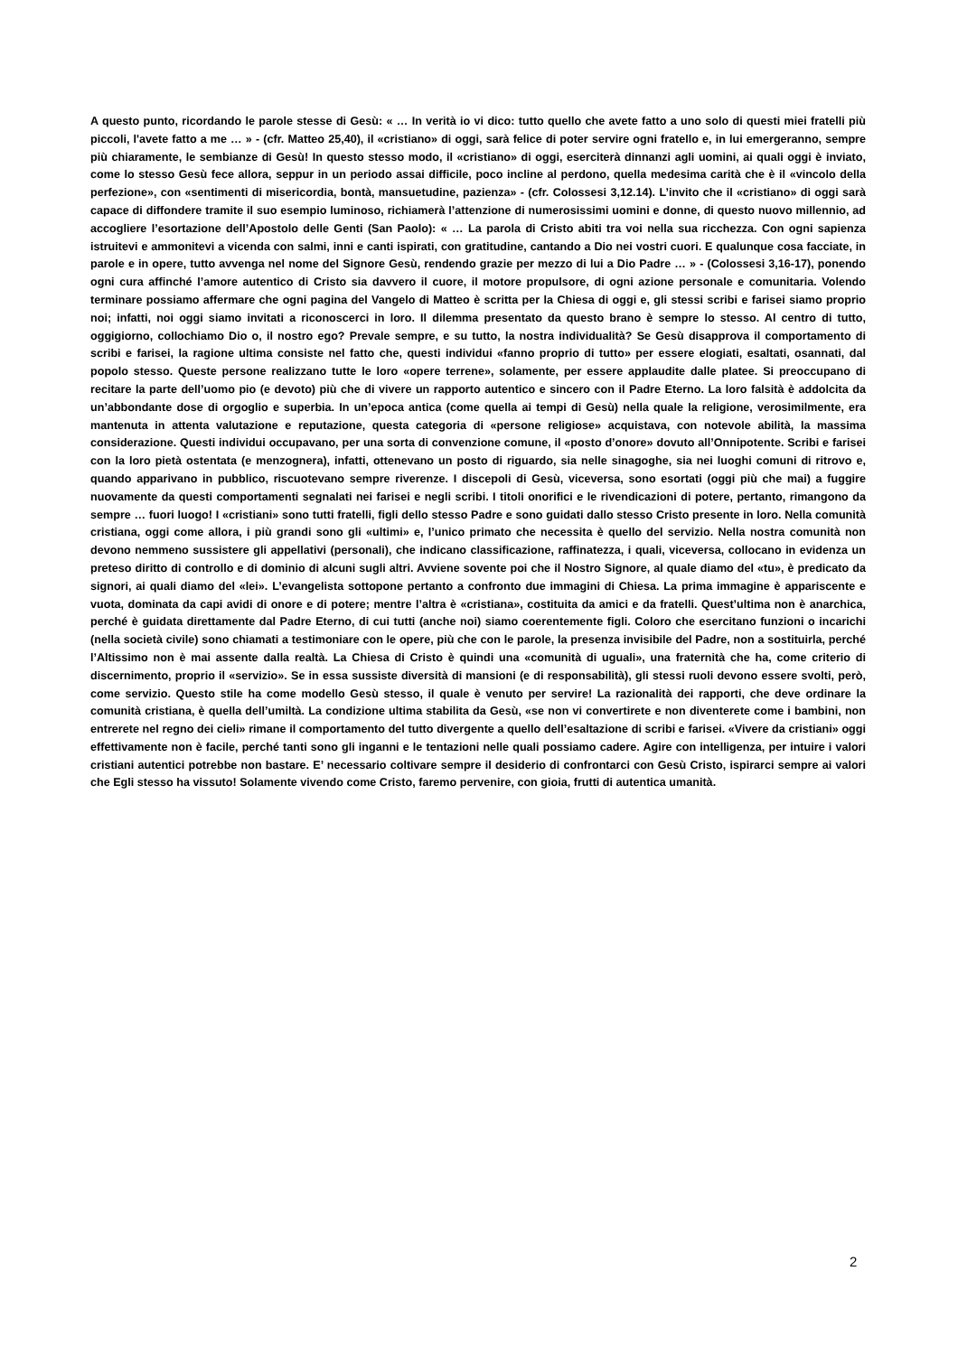A questo punto, ricordando le parole stesse di Gesù: « … In verità io vi dico: tutto quello che avete fatto a uno solo di questi miei fratelli più piccoli, l'avete fatto a me … » - (cfr. Matteo 25,40), il «cristiano» di oggi, sarà felice di poter servire ogni fratello e, in lui emergeranno, sempre più chiaramente, le sembianze di Gesù! In questo stesso modo, il «cristiano» di oggi, eserciterà dinnanzi agli uomini, ai quali oggi è inviato, come lo stesso Gesù fece allora, seppur in un periodo assai difficile, poco incline al perdono, quella medesima carità che è il «vincolo della perfezione», con «sentimenti di misericordia, bontà, mansuetudine, pazienza» - (cfr. Colossesi 3,12.14). L’invito che il «cristiano» di oggi sarà capace di diffondere tramite il suo esempio luminoso, richiamerà l’attenzione di numerosissimi uomini e donne, di questo nuovo millennio, ad accogliere l’esortazione dell’Apostolo delle Genti (San Paolo): « … La parola di Cristo abiti tra voi nella sua ricchezza. Con ogni sapienza istruitevi e ammonitevi a vicenda con salmi, inni e canti ispirati, con gratitudine, cantando a Dio nei vostri cuori. E qualunque cosa facciate, in parole e in opere, tutto avvenga nel nome del Signore Gesù, rendendo grazie per mezzo di lui a Dio Padre … » - (Colossesi 3,16-17), ponendo ogni cura affinché l’amore autentico di Cristo sia davvero il cuore, il motore propulsore, di ogni azione personale e comunitaria. Volendo terminare possiamo affermare che ogni pagina del Vangelo di Matteo è scritta per la Chiesa di oggi e, gli stessi scribi e farisei siamo proprio noi; infatti, noi oggi siamo invitati a riconoscerci in loro. Il dilemma presentato da questo brano è sempre lo stesso. Al centro di tutto, oggigiorno, collochiamo Dio o, il nostro ego? Prevale sempre, e su tutto, la nostra individualità? Se Gesù disapprova il comportamento di scribi e farisei, la ragione ultima consiste nel fatto che, questi individui «fanno proprio di tutto» per essere elogiati, esaltati, osannati, dal popolo stesso. Queste persone realizzano tutte le loro «opere terrene», solamente, per essere applaudite dalle platee. Si preoccupano di recitare la parte dell’uomo pio (e devoto) più che di vivere un rapporto autentico e sincero con il Padre Eterno. La loro falsità è addolcita da un’abbondante dose di orgoglio e superbia. In un’epoca antica (come quella ai tempi di Gesù) nella quale la religione, verosimilmente, era mantenuta in attenta valutazione e reputazione, questa categoria di «persone religiose» acquistava, con notevole abilità, la massima considerazione. Questi individui occupavano, per una sorta di convenzione comune, il «posto d’onore» dovuto all’Onnipotente. Scribi e farisei con la loro pietà ostentata (e menzognera), infatti, ottenevano un posto di riguardo, sia nelle sinagoghe, sia nei luoghi comuni di ritrovo e, quando apparivano in pubblico, riscuotevano sempre riverenze. I discepoli di Gesù, viceversa, sono esortati (oggi più che mai) a fuggire nuovamente da questi comportamenti segnalati nei farisei e negli scribi. I titoli onorifici e le rivendicazioni di potere, pertanto, rimangono da sempre … fuori luogo! I «cristiani» sono tutti fratelli, figli dello stesso Padre e sono guidati dallo stesso Cristo presente in loro. Nella comunità cristiana, oggi come allora, i più grandi sono gli «ultimi» e, l’unico primato che necessita è quello del servizio. Nella nostra comunità non devono nemmeno sussistere gli appellativi (personali), che indicano classificazione, raffinatezza, i quali, viceversa, collocano in evidenza un preteso diritto di controllo e di dominio di alcuni sugli altri. Avviene sovente poi che il Nostro Signore, al quale diamo del «tu», è predicato da signori, ai quali diamo del «lei». L’evangelista sottopone pertanto a confronto due immagini di Chiesa. La prima immagine è appariscente e vuota, dominata da capi avidi di onore e di potere; mentre l’altra è «cristiana», costituita da amici e da fratelli. Quest’ultima non è anarchica, perché è guidata direttamente dal Padre Eterno, di cui tutti (anche noi) siamo coerentemente figli. Coloro che esercitano funzioni o incarichi (nella società civile) sono chiamati a testimoniare con le opere, più che con le parole, la presenza invisibile del Padre, non a sostituirla, perché l’Altissimo non è mai assente dalla realtà. La Chiesa di Cristo è quindi una «comunità di uguali», una fraternità che ha, come criterio di discernimento, proprio il «servizio». Se in essa sussiste diversità di mansioni (e di responsabilità), gli stessi ruoli devono essere svolti, però, come servizio. Questo stile ha come modello Gesù stesso, il quale è venuto per servire! La razionalità dei rapporti, che deve ordinare la comunità cristiana, è quella dell’umiltà. La condizione ultima stabilita da Gesù, «se non vi convertirete e non diventerete come i bambini, non entrerete nel regno dei cieli» rimane il comportamento del tutto divergente a quello dell’esaltazione di scribi e farisei. «Vivere da cristiani» oggi effettivamente non è facile, perché tanti sono gli inganni e le tentazioni nelle quali possiamo cadere. Agire con intelligenza, per intuire i valori cristiani autentici potrebbe non bastare. E’ necessario coltivare sempre il desiderio di confrontarci con Gesù Cristo, ispirarci sempre ai valori che Egli stesso ha vissuto! Solamente vivendo come Cristo, faremo pervenire, con gioia, frutti di autentica umanità.
2